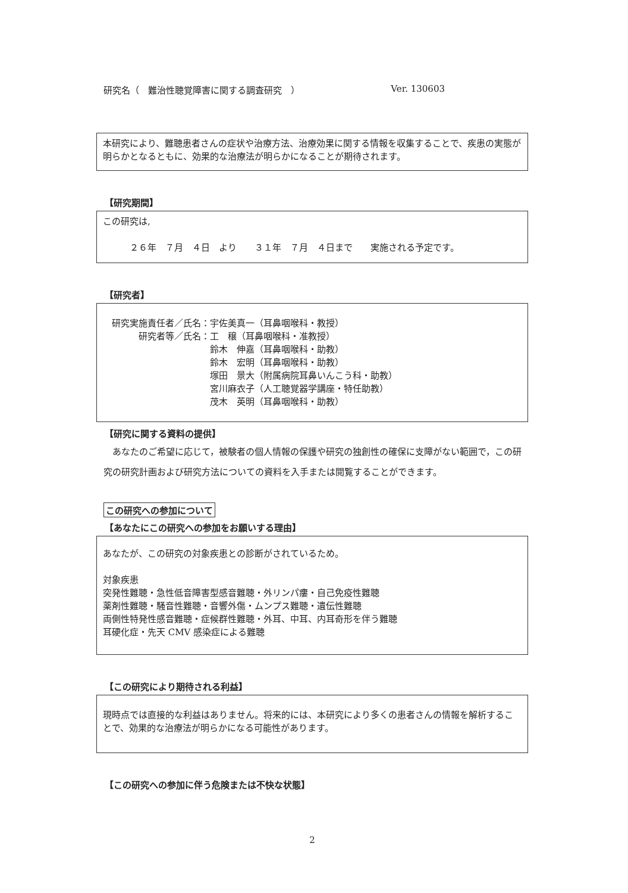研究名（　難治性聴覚障害に関する調査研究　） Ver. 130603
本研究により、難聴患者さんの症状や治療方法、治療効果に関する情報を収集することで、疾患の実態が明らかとなるともに、効果的な治療法が明らかになることが期待されます。
【研究期間】
この研究は,
　　　２６年　７月　４日　より　　３１年　７月　４日まで　　実施される予定です。
【研究者】
研究実施責任者／氏名： 宇佐美真一（耳鼻咽喉科・教授） 研究者等／氏名： 工　穣（耳鼻咽喉科・准教授） 鈴木　伸嘉（耳鼻咽喉科・助教） 鈴木　宏明（耳鼻咽喉科・助教） 塚田　景大（附属病院耳鼻いんこう科・助教） 宮川麻衣子（人工聴覚器学講座・特任助教） 茂木　英明（耳鼻咽喉科・助教）
【研究に関する資料の提供】
　あなたのご希望に応じて，被験者の個人情報の保護や研究の独創性の確保に支障がない範囲で，この研究の研究計画および研究方法についての資料を入手または閲覧することができます。
この研究への参加について
【あなたにこの研究への参加をお願いする理由】
あなたが、この研究の対象疾患との診断がされているため。
対象疾患
突発性難聴・急性低音障害型感音難聴・外リンパ瘻・自己免疫性難聴
薬剤性難聴・騒音性難聴・音響外傷・ムンプス難聴・遺伝性難聴
両側性特発性感音難聴・症候群性難聴・外耳、中耳、内耳奇形を伴う難聴
耳硬化症・先天 CMV 感染症による難聴
【この研究により期待される利益】
現時点では直接的な利益はありません。将来的には、本研究により多くの患者さんの情報を解析することで、効果的な治療法が明らかになる可能性があります。
【この研究への参加に伴う危険または不快な状態】
2